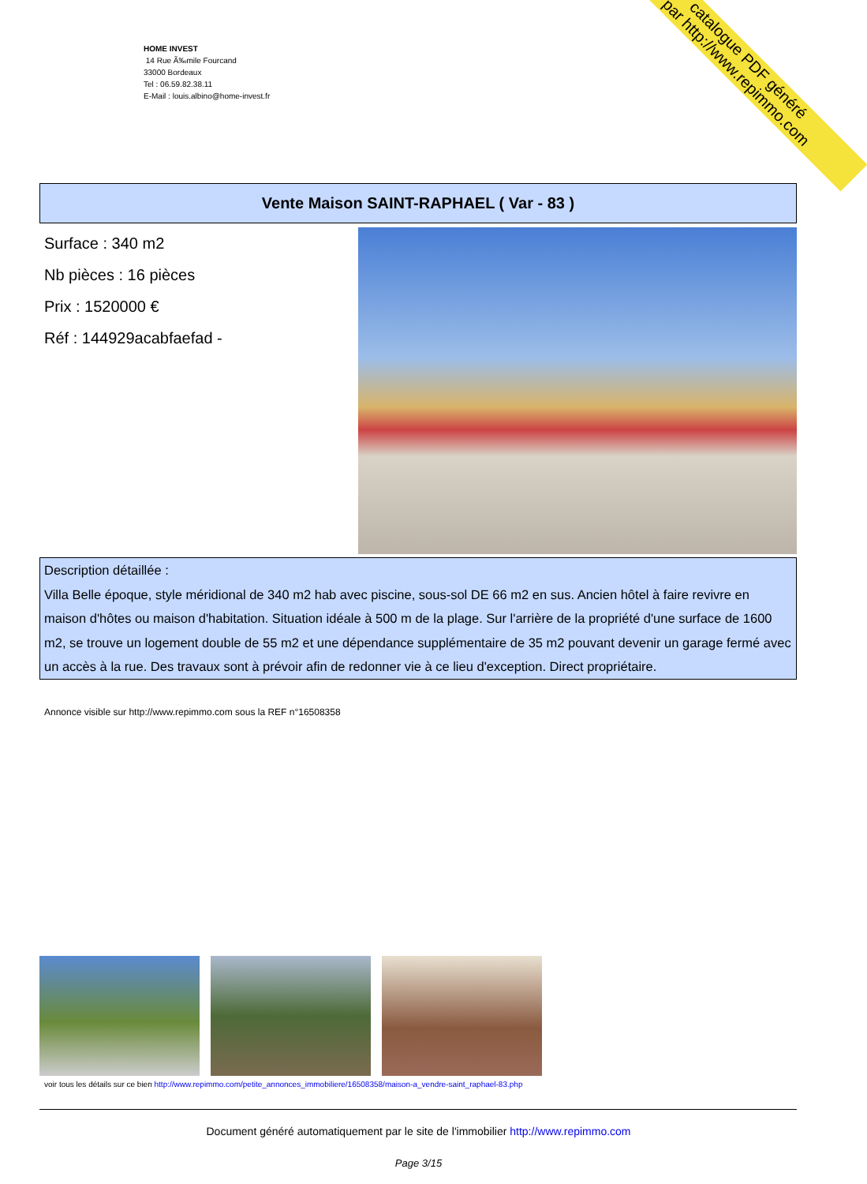HOME INVEST
14 Rue Ã‰mile Fourcand
33000 Bordeaux
Tel : 06.59.82.38.11
E-Mail : louis.albino@home-invest.fr
catalogue PDF généré
par http://www.repimmo.com
Vente Maison SAINT-RAPHAEL ( Var - 83 )
Surface : 340 m2
Nb pièces : 16 pièces
Prix : 1520000 €
Réf : 144929acabfaefad -
Description détaillée :
Villa Belle époque, style méridional de 340 m2 hab avec piscine, sous-sol DE 66 m2 en sus. Ancien hôtel à faire revivre en maison d'hôtes ou maison d'habitation. Situation idéale à 500 m de la plage. Sur l'arrière de la propriété d'une surface de 1600 m2, se trouve un logement double de 55 m2 et une dépendance supplémentaire de 35 m2 pouvant devenir un garage fermé avec un accès à la rue. Des travaux sont à prévoir afin de redonner vie à ce lieu d'exception. Direct propriétaire.
Annonce visible sur http://www.repimmo.com sous la REF n°16508358
voir tous les détails sur ce bien http://www.repimmo.com/petite_annonces_immobiliere/16508358/maison-a_vendre-saint_raphael-83.php
Document généré automatiquement par le site de l'immobilier http://www.repimmo.com
Page 3/15